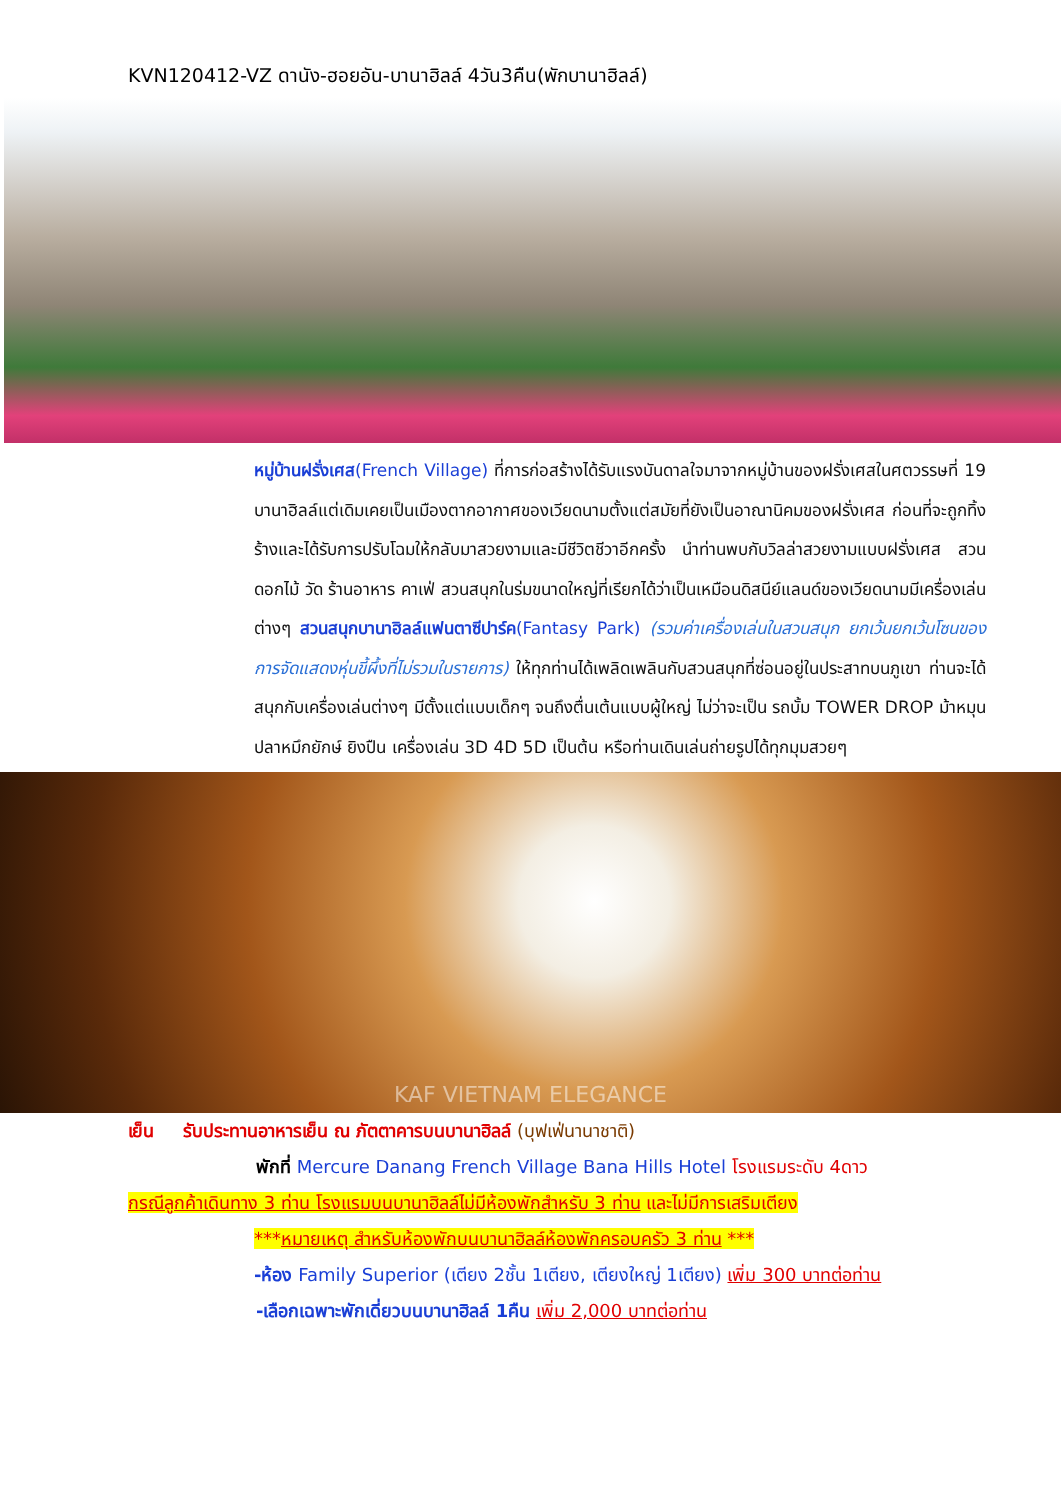KVN120412-VZ ดานัง-ฮอยอัน-บานาฮิลล์ 4วัน3คืน(พักบานาฮิลล์)
หมู่บ้านฝรั่งเศส(French Village) ที่การก่อสร้างได้รับแรงบันดาลใจมาจากหมู่บ้านของฝรั่งเศสในศตวรรษที่ 19 บานาฮิลล์แต่เดิมเคยเป็นเมืองตากอากาศของเวียดนามตั้งแต่สมัยที่ยังเป็นอาณานิคมของฝรั่งเศส ก่อนที่จะถูกทิ้งร้างและได้รับการปรับโฉมให้กลับมาสวยงามและมีชีวิตชีวาอีกครั้ง นำท่านพบกับวิลล่าสวยงามแบบฝรั่งเศส สวนดอกไม้ วัด ร้านอาหาร คาเฟ่ สวนสนุกในร่มขนาดใหญ่ที่เรียกได้ว่าเป็นเหมือนดิสนีย์แลนด์ของเวียดนามมีเครื่องเล่นต่างๆ สวนสนุกบานาฮิลล์แฟนตาซีปาร์ค(Fantasy Park) (รวมค่าเครื่องเล่นในสวนสนุก ยกเว้นยกเว้นโซนของการจัดแสดงหุ่นขี้ผึ้งที่ไม่รวมในรายการ) ให้ทุกท่านได้เพลิดเพลินกับสวนสนุกที่ซ่อนอยู่ในประสาทบนภูเขา ท่านจะได้สนุกกับเครื่องเล่นต่างๆ มีตั้งแต่แบบเด็กๆ จนถึงตื่นเต้นแบบผู้ใหญ่ ไม่ว่าจะเป็น รถบั้ม TOWER DROP ม้าหมุน ปลาหมึกยักษ์ ยิงปืน เครื่องเล่น 3D 4D 5D เป็นต้น หรือท่านเดินเล่นถ่ายรูปได้ทุกมุมสวยๆ
KAF VIETNAM ELEGANCE
เย็น รับประทานอาหารเย็น ณ ภัตตาคารบนบานาฮิลล์ (บุฟเฟ่นานาชาติ)
พักที่ Mercure Danang French Village Bana Hills Hotel โรงแรมระดับ 4ดาว
กรณีลูกค้าเดินทาง 3 ท่าน โรงแรมบนบานาฮิลล์ไม่มีห้องพักสำหรับ 3 ท่าน และไม่มีการเสริมเตียง
***หมายเหตุ สำหรับห้องพักบนบานาฮิลล์ห้องพักครอบครัว 3 ท่าน ***
-ห้อง Family Superior (เตียง 2ชั้น 1เตียง, เตียงใหญ่ 1เตียง) เพิ่ม 300 บาทต่อท่าน
-เลือกเฉพาะพักเดี่ยวบนบานาฮิลล์ 1คืน เพิ่ม 2,000 บาทต่อท่าน